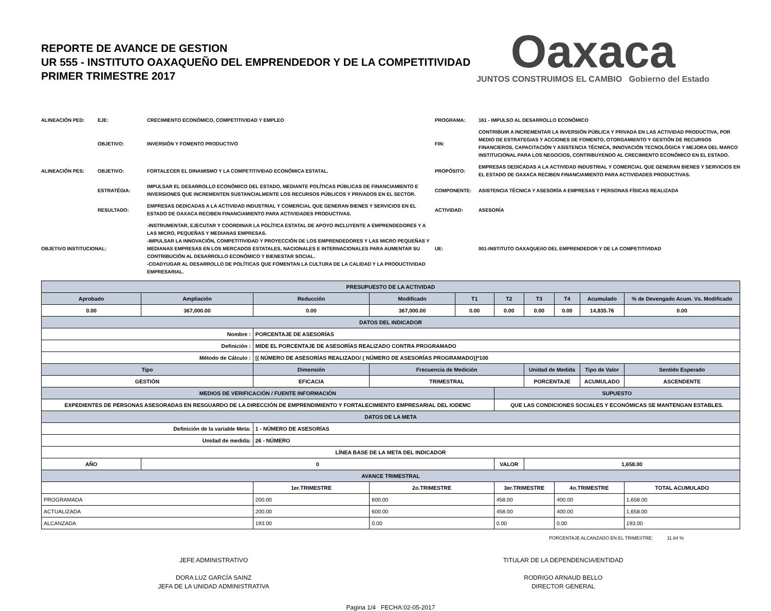REPORTE DE AVANCE DE GESTION
UR 555 - INSTITUTO OAXAQUEÑO DEL EMPRENDEDOR Y DE LA COMPETITIVIDAD
PRIMER TRIMESTRE 2017
Oaxaca
JUNTOS CONSTRUIMOS EL CAMBIO Gobierno del Estado
ALINEACIÓN PED:
EJE:
CRECIMIENTO ECONÓMICO, COMPETITIVIDAD Y EMPLEO
PROGRAMA:
161 - IMPULSO AL DESARROLLO ECONÓMICO
OBJETIVO:
INVERSIÓN Y FOMENTO PRODUCTIVO
FIN:
CONTRIBUIR A INCREMENTAR LA INVERSIÓN PÚBLICA Y PRIVADA EN LAS ACTIVIDAD PRODUCTIVA, POR MEDIO DE ESTRATEGIAS Y ACCIONES DE FOMENTO, OTORGAMIENTO Y GESTIÓN DE RECURSOS FINANCIEROS, CAPACITACIÓN Y ASISTENCIA TÉCNICA, INNOVACIÓN TECNOLÓGICA Y MEJORA DEL MARCO INSTITUCIONAL PARA LOS NEGOCIOS, CONTRIBUYENDO AL CRECIMIENTO ECONÓMICO EN EL ESTADO.
ALINEACIÓN PES:
OBJETIVO:
FORTALECER EL DINAMISMO Y LA COMPETITIVIDAD ECONÓMICA ESTATAL.
PROPÓSITO:
EMPRESAS DEDICADAS A LA ACTIVIDAD INDUSTRIAL Y COMERCIAL QUE GENERAN BIENES Y SERVICIOS EN EL ESTADO DE OAXACA RECIBEN FINANCIAMIENTO PARA ACTIVIDADES PRODUCTIVAS.
ESTRATÉGIA:
IMPULSAR EL DESARROLLO ECONÓMICO DEL ESTADO, MEDIANTE POLÍTICAS PÚBLICAS DE FINANCIAMIENTO E INVERSIONES QUE INCREMENTEN SUSTANCIALMENTE LOS RECURSOS PÚBLICOS Y PRIVADOS EN EL SECTOR.
COMPONENTE:
ASISTENCIA TÉCNICA Y ASESORÍA A EMPRESAS Y PERSONAS FÍSICAS REALIZADA
RESULTADO:
EMPRESAS DEDICADAS A LA ACTIVIDAD INDUSTRIAL Y COMERCIAL QUE GENERAN BIENES Y SERVICIOS EN EL ESTADO DE OAXACA RECIBEN FINANCIAMIENTO PARA ACTIVIDADES PRODUCTIVAS.
ACTIVIDAD:
ASESORÍA
OBJETIVO INSTITUCIONAL:
-INSTRUMENTAR, EJECUTAR Y COORDINAR LA POLÌTICA ESTATAL DE APOYO INCLUYENTE A EMPRENDEDORES Y A LAS MICRO, PEQUEÑAS Y MEDIANAS EMPRESAS.
-IMPULSAR LA INNOVACIÓN, COMPETITIVIDAD Y PROYECCIÓN DE LOS EMPRENDEDORES Y LAS MICRO PEQUEÑAS Y MEDIANAS EMPRESAS EN LOS MERCADOS ESTATALES, NACIONALES E INTERNACIONALES PARA AUMENTAR SU CONTRIBUCIÓN AL DESARROLLO ECONÓMICO Y BIENESTAR SOCIAL.
-COADYUGAR AL DESARROLLO DE POLÍTICAS QUE FOMENTAN LA CULTURA DE LA CALIDAD Y LA PRODUCTIVIDAD EMPRESARIAL.
UE:
001-INSTITUTO OAXAQUEñO DEL EMPRENDEDOR Y DE LA COMPETITIVIDAD
| PRESUPUESTO DE LA ACTIVIDAD | | | | | | | | | |
| --- | --- | --- | --- | --- | --- | --- | --- | --- | --- |
| Aprobado | Ampliación | Reducción | Modificado | T1 | T2 | T3 | T4 | Acumulado | % de Devengado Acum. Vs. Modificado |
| 0.00 | 367,000.00 | 0.00 | 367,000.00 | 0.00 | 0.00 | 0.00 | 0.00 | 14,835.76 | 0.00 |
| DATOS DEL INDICADOR | | | | | | | | | |
| Nombre : | | PORCENTAJE DE ASESORÍAS | | | | | | | |
| Definición : | | MIDE EL PORCENTAJE DE ASESORÍAS REALIZADO CONTRA PROGRAMADO | | | | | | | |
| Método de Cálculo : | | [( NÚMERO DE ASESORÍAS REALIZADO/ ( NÚMERO DE ASESORÍAS PROGRAMADO)]*100 | | | | | | | |
| Tipo | | Dimensión | Frecuencia de Medición | | | Unidad de Medida | | Tipo de Valor | Sentido Esperado |
| GESTIÓN | | EFICACIA | TRIMESTRAL | | | PORCENTAJE | | ACUMULADO | ASCENDENTE |
| MEDIOS DE VERIFICACIÓN / FUENTE INFORMACIÓN | | | | | SUPUESTO | | | | |
| EXPEDIENTES DE PERSONAS ASESORADAS EN RESGUARDO DE LA DIRECCIÓN DE EMPRENDIMIENTO Y FORTALECIMIENTO EMPRESARIAL DEL IODEMC | | | | | QUE LAS CONDICIONES SOCIALES Y ECONÓMICAS SE MANTENGAN ESTABLES. | | | | |
| DATOS DE LA META | | | | | | | | | |
| Definición de la variable Meta: | | 1 - NÚMERO DE ASESORÍAS | | | | | | | |
| Unidad de medida: | | 26 - NÚMERO | | | | | | | |
| LÍNEA BASE DE LA META DEL INDICADOR | | | | | | | | | |
| AÑO | 0 | | | | VALOR | 1,658.00 | | | |
| AVANCE TRIMESTRAL | | | | | | | | | |
| | | 1er.TRIMESTRE | 2o.TRIMESTRE | | 3er.TRIMESTRE | | 4o.TRIMESTRE | | TOTAL ACUMULADO |
| PROGRAMADA | | 200.00 | 600.00 | | 458.00 | | 400.00 | | 1,658.00 |
| ACTUALIZADA | | 200.00 | 600.00 | | 458.00 | | 400.00 | | 1,658.00 |
| ALCANZADA | | 193.00 | 0.00 | | 0.00 | | 0.00 | | 193.00 |
PORCENTAJE ALCANZADO EN EL TRIMESTRE: 11.64 %
JEFE ADMINISTRATIVO
DORA LUZ GARCÍA SAINZ
JEFA DE LA UNIDAD ADMINISTRATIVA
TITULAR DE LA DEPENDENCIA/ENTIDAD
RODRIGO ARNAUD BELLO
DIRECTOR GENERAL
Pagina 1/4 FECHA:02-05-2017